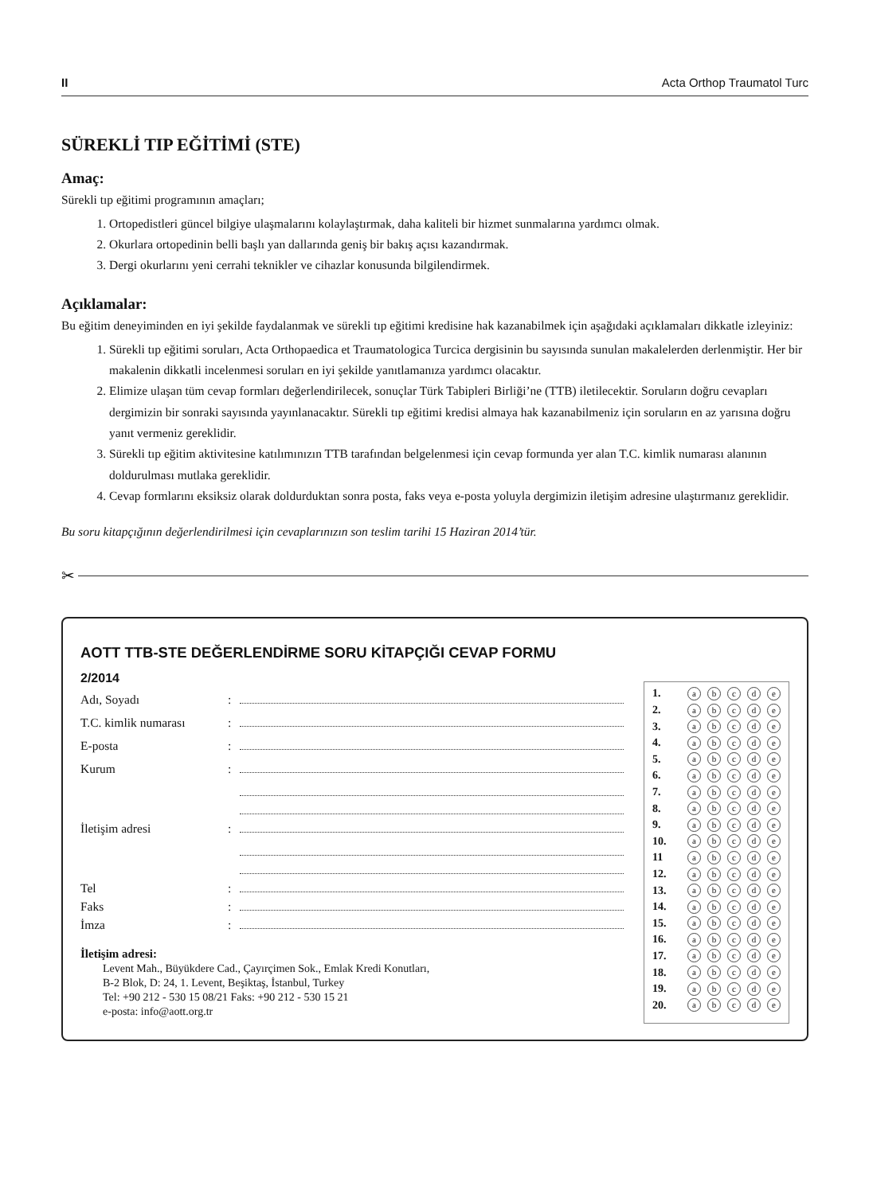II Acta Orthop Traumatol Turc
SÜREKLİ TIP EĞİTİMİ (STE)
Amaç:
Sürekli tıp eğitimi programının amaçları;
1. Ortopedistleri güncel bilgiye ulaşmalarını kolaylaştırmak, daha kaliteli bir hizmet sunmalarına yardımcı olmak.
2. Okurlara ortopedinin belli başlı yan dallarında geniş bir bakış açısı kazandırmak.
3. Dergi okurlarını yeni cerrahi teknikler ve cihazlar konusunda bilgilendirmek.
Açıklamalar:
Bu eğitim deneyiminden en iyi şekilde faydalanmak ve sürekli tıp eğitimi kredisine hak kazanabilmek için aşağıdaki açıklamaları dikkatle izleyiniz:
1. Sürekli tıp eğitimi soruları, Acta Orthopaedica et Traumatologica Turcica dergisinin bu sayısında sunulan makalelerden derlenmiştir. Her bir makalenin dikkatli incelenmesi soruları en iyi şekilde yanıtlamanıza yardımcı olacaktır.
2. Elimize ulaşan tüm cevap formları değerlendirilecek, sonuçlar Türk Tabipleri Birliği’ne (TTB) iletilecektir. Soruların doğru cevapları dergimizin bir sonraki sayısında yayınlanacaktır. Sürekli tıp eğitimi kredisi almaya hak kazanabilmeniz için soruların en az yarısına doğru yanıt vermeniz gereklidir.
3. Sürekli tıp eğitim aktivitesine katılımınızın TTB tarafından belgelenmesi için cevap formunda yer alan T.C. kimlik numarası alanının doldurulması mutlaka gereklidir.
4. Cevap formlarını eksiksiz olarak doldurduktan sonra posta, faks veya e-posta yoluyla dergimizin iletişim adresine ulaştırmanız gereklidir.
Bu soru kitapçığının değerlendirilmesi için cevaplarınızın son teslim tarihi 15 Haziran 2014’tür.
✂
AOTT TTB-STE DEĞERLENDİRME SORU KİTAPÇIĞI CEVAP FORMU
2/2014
Adı, Soyadı:
T.C. kimlik numarası:
E-posta:
Kurum:
İletişim adresi:
Tel:
Faks:
İmza:
İletişim adresi:
Levent Mah., Büyükdere Cad., Çayırçimen Sok., Emlak Kredi Konutları,
B-2 Blok, D: 24, 1. Levent, Beşiktaş, İstanbul, Turkey
Tel: +90 212 - 530 15 08/21 Faks: +90 212 - 530 15 21
e-posta: info@aott.org.tr
| 1. | a | b | c | d | e |
| 2. | a | b | c | d | e |
| 3. | a | b | c | d | e |
| 4. | a | b | c | d | e |
| 5. | a | b | c | d | e |
| 6. | a | b | c | d | e |
| 7. | a | b | c | d | e |
| 8. | a | b | c | d | e |
| 9. | a | b | c | d | e |
| 10. | a | b | c | d | e |
| 11 | a | b | c | d | e |
| 12. | a | b | c | d | e |
| 13. | a | b | c | d | e |
| 14. | a | b | c | d | e |
| 15. | a | b | c | d | e |
| 16. | a | b | c | d | e |
| 17. | a | b | c | d | e |
| 18. | a | b | c | d | e |
| 19. | a | b | c | d | e |
| 20. | a | b | c | d | e |